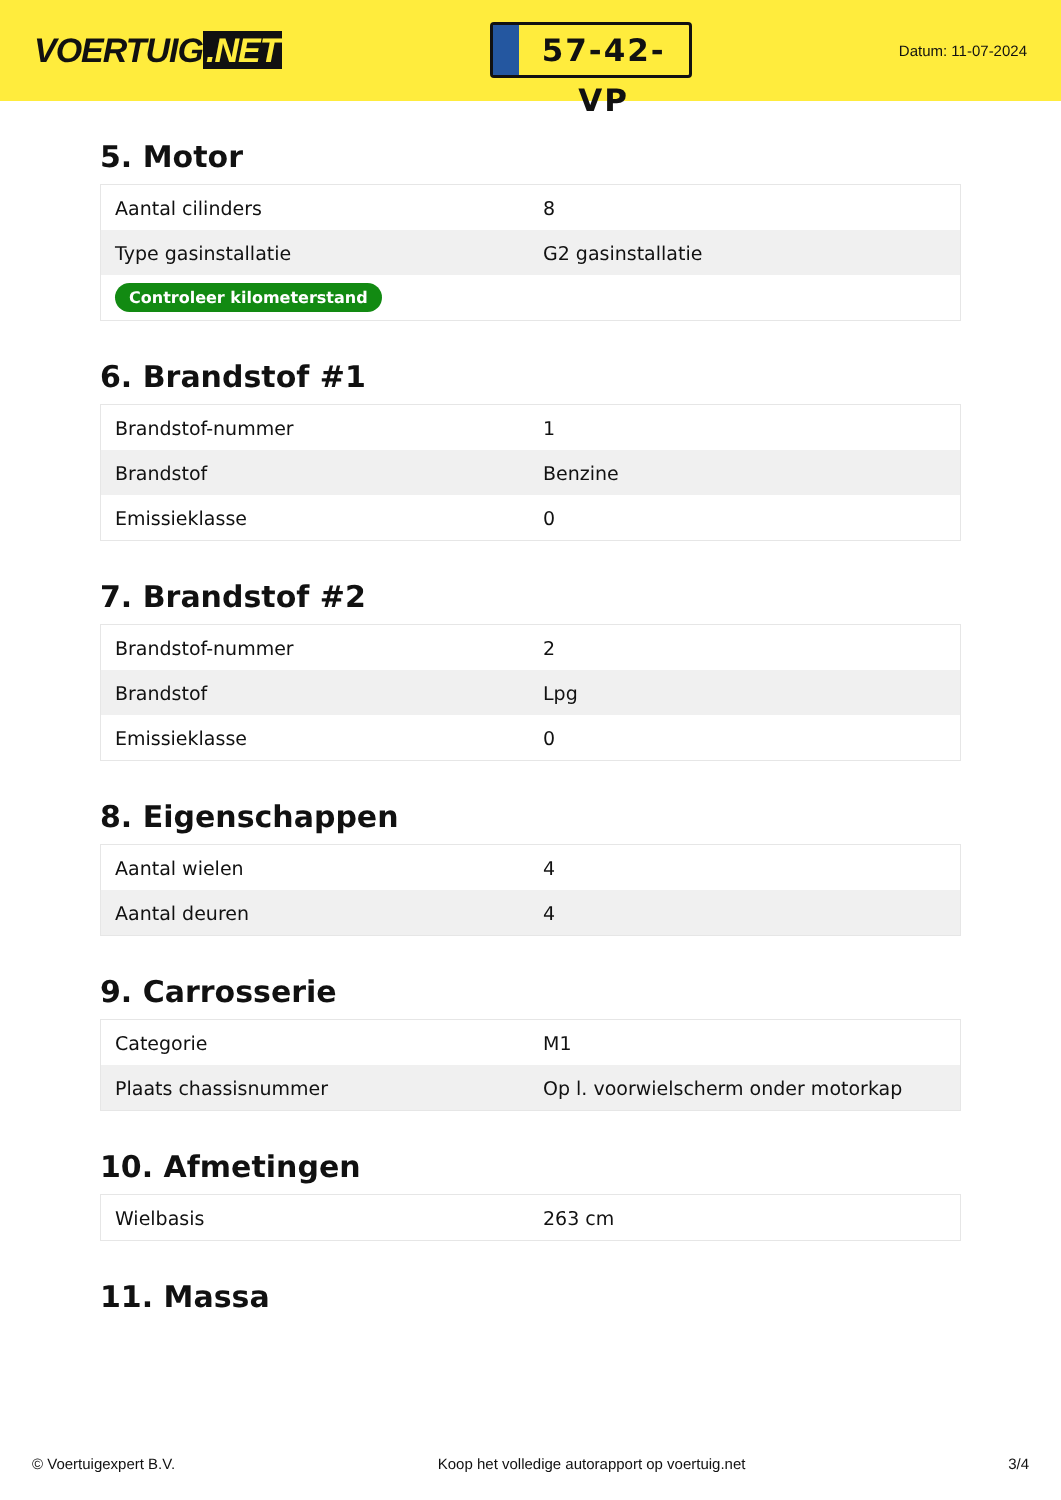VOERTUIG.NET
57-42-VP
Datum: 11-07-2024
5. Motor
| Aantal cilinders | 8 |
| Type gasinstallatie | G2 gasinstallatie |
| Controleer kilometerstand | |
6. Brandstof #1
| Brandstof-nummer | 1 |
| Brandstof | Benzine |
| Emissieklasse | 0 |
7. Brandstof #2
| Brandstof-nummer | 2 |
| Brandstof | Lpg |
| Emissieklasse | 0 |
8. Eigenschappen
| Aantal wielen | 4 |
| Aantal deuren | 4 |
9. Carrosserie
| Categorie | M1 |
| Plaats chassisnummer | Op l. voorwielscherm onder motorkap |
10. Afmetingen
| Wielbasis | 263 cm |
11. Massa
© Voertuigexpert B.V. Koop het volledige autorapport op voertuig.net 3/4